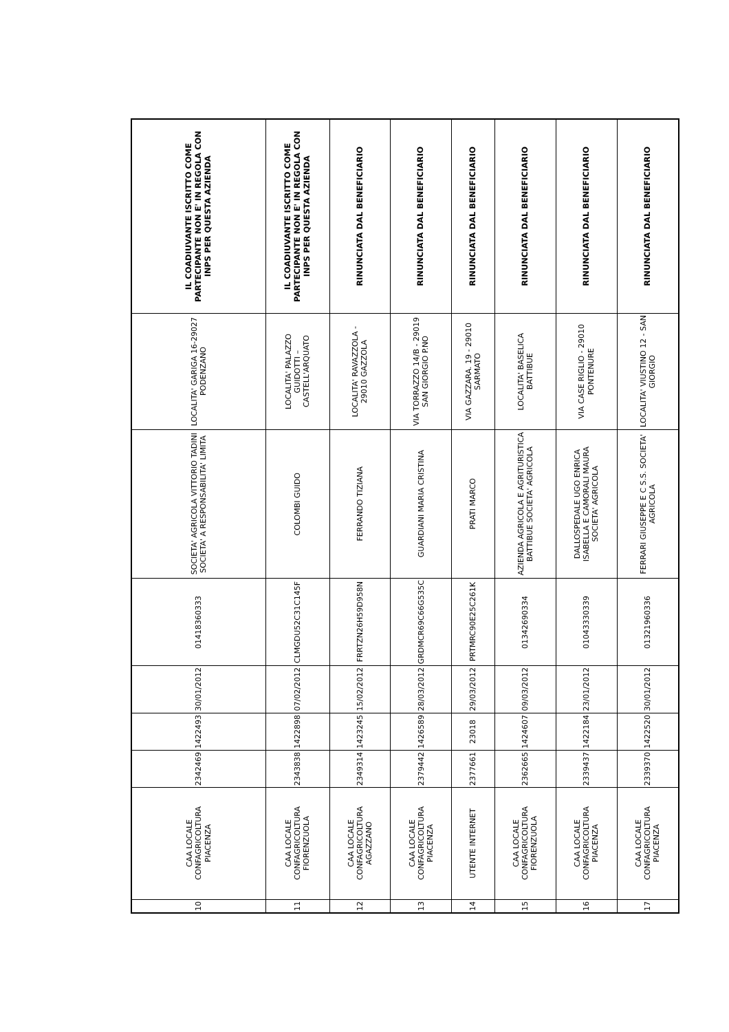| 10 | CAA LOCALE CONFAGRICOLTURA PIACENZA | 2342469 | 1422493 | 30/01/2012 | 01418360333 | SOCIETA' AGRICOLA VITTORIO TADINI SOCIETA' A RESPONSABILITA' LIMITA | LOCALITA' GARIGA 16-29027 PODENZANO | IL COADIUVANTE ISCRITTO COME PARTECIPANTE NON E' IN REGOLA CON INPS PER QUESTA AZIENDA |
| 11 | CAA LOCALE CONFAGRICOLTURA FIORENZUOLA | 2343838 | 1422898 | 07/02/2012 | CLMGDU52C31C145F | COLOMBI GUIDO | LOCALITA' PALAZZO GUIDOTTI – CASTELL'ARQUATO | IL COADIUVANTE ISCRITTO COME PARTECIPANTE NON E' IN REGOLA CON INPS PER QUESTA AZIENDA |
| 12 | CAA LOCALE CONFAGRICOLTURA AGAZZANO | 2349314 | 1423245 | 15/02/2012 | FRRTZN26H59D958N | FERRANDO TIZIANA | LOCALITA' RAVAZZOLA - 29010 GAZZOLA | RINUNCIATA DAL BENEFICIARIO |
| 13 | CAA LOCALE CONFAGRICOLTURA PIACENZA | 2379442 | 1426589 | 28/03/2012 | GRDMCR69C66G535C | GUARDIANI MARIA CRISTINA | VIA TORRAZZO 14/B - 29019 SAN GIORGIO P.NO | RINUNCIATA DAL BENEFICIARIO |
| 14 | UTENTE INTERNET | 2377661 | 23018 | 29/03/2012 | PRTMRC90E25C261K | PRATI MARCO | VIA GAZZARA. 19 - 29010 SARMATO | RINUNCIATA DAL BENEFICIARIO |
| 15 | CAA LOCALE CONFAGRICOLTURA FIORENZUOLA | 2362665 | 1424607 | 09/03/2012 | 01342690334 | AZIENDA AGRICOLA E AGRITURISTICA BATTIBUE SOCIETA' AGRICOLA | LOCALITA' BASELICA BATTIBUE | RINUNCIATA DAL BENEFICIARIO |
| 16 | CAA LOCALE CONFAGRICOLTURA PIACENZA | 2339437 | 1422184 | 23/01/2012 | 01043330339 | DALLOSPEDALE UGO ENRICA ISABELLA E CAMORALI MAURA SOCIETA' AGRICOLA | VIA CASE RIGLIO - 29010 PONTENURE | RINUNCIATA DAL BENEFICIARIO |
| 17 | CAA LOCALE CONFAGRICOLTURA PIACENZA | 2339370 | 1422520 | 30/01/2012 | 01321960336 | FERRARI GIUSEPPE E C S.S. SOCIETA' AGRICOLA | LOCALITA' VIUSTINO 12 - SAN GIORGIO | RINUNCIATA DAL BENEFICIARIO |